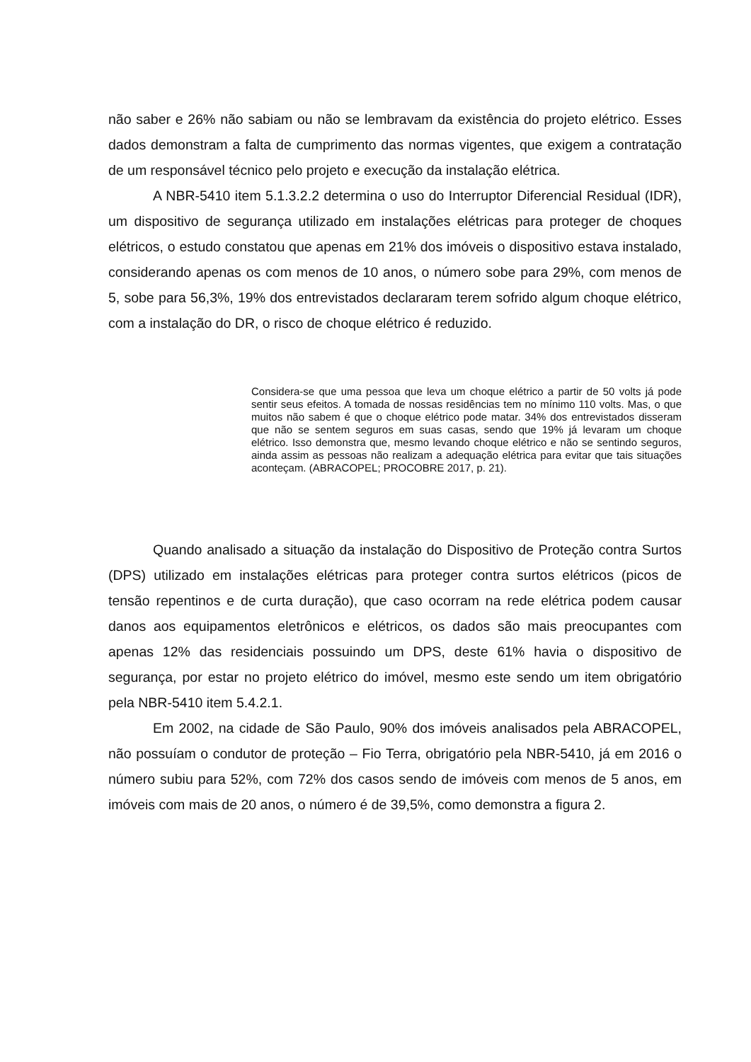não saber e 26% não sabiam ou não se lembravam da existência do projeto elétrico. Esses dados demonstram a falta de cumprimento das normas vigentes, que exigem a contratação de um responsável técnico pelo projeto e execução da instalação elétrica.
A NBR-5410 item 5.1.3.2.2 determina o uso do Interruptor Diferencial Residual (IDR), um dispositivo de segurança utilizado em instalações elétricas para proteger de choques elétricos, o estudo constatou que apenas em 21% dos imóveis o dispositivo estava instalado, considerando apenas os com menos de 10 anos, o número sobe para 29%, com menos de 5, sobe para 56,3%, 19% dos entrevistados declararam terem sofrido algum choque elétrico, com a instalação do DR, o risco de choque elétrico é reduzido.
Considera-se que uma pessoa que leva um choque elétrico a partir de 50 volts já pode sentir seus efeitos. A tomada de nossas residências tem no mínimo 110 volts. Mas, o que muitos não sabem é que o choque elétrico pode matar. 34% dos entrevistados disseram que não se sentem seguros em suas casas, sendo que 19% já levaram um choque elétrico. Isso demonstra que, mesmo levando choque elétrico e não se sentindo seguros, ainda assim as pessoas não realizam a adequação elétrica para evitar que tais situações aconteçam. (ABRACOPEL; PROCOBRE 2017, p. 21).
Quando analisado a situação da instalação do Dispositivo de Proteção contra Surtos (DPS) utilizado em instalações elétricas para proteger contra surtos elétricos (picos de tensão repentinos e de curta duração), que caso ocorram na rede elétrica podem causar danos aos equipamentos eletrônicos e elétricos, os dados são mais preocupantes com apenas 12% das residenciais possuindo um DPS, deste 61% havia o dispositivo de segurança, por estar no projeto elétrico do imóvel, mesmo este sendo um item obrigatório pela NBR-5410 item 5.4.2.1.
Em 2002, na cidade de São Paulo, 90% dos imóveis analisados pela ABRACOPEL, não possuíam o condutor de proteção – Fio Terra, obrigatório pela NBR-5410, já em 2016 o número subiu para 52%, com 72% dos casos sendo de imóveis com menos de 5 anos, em imóveis com mais de 20 anos, o número é de 39,5%, como demonstra a figura 2.